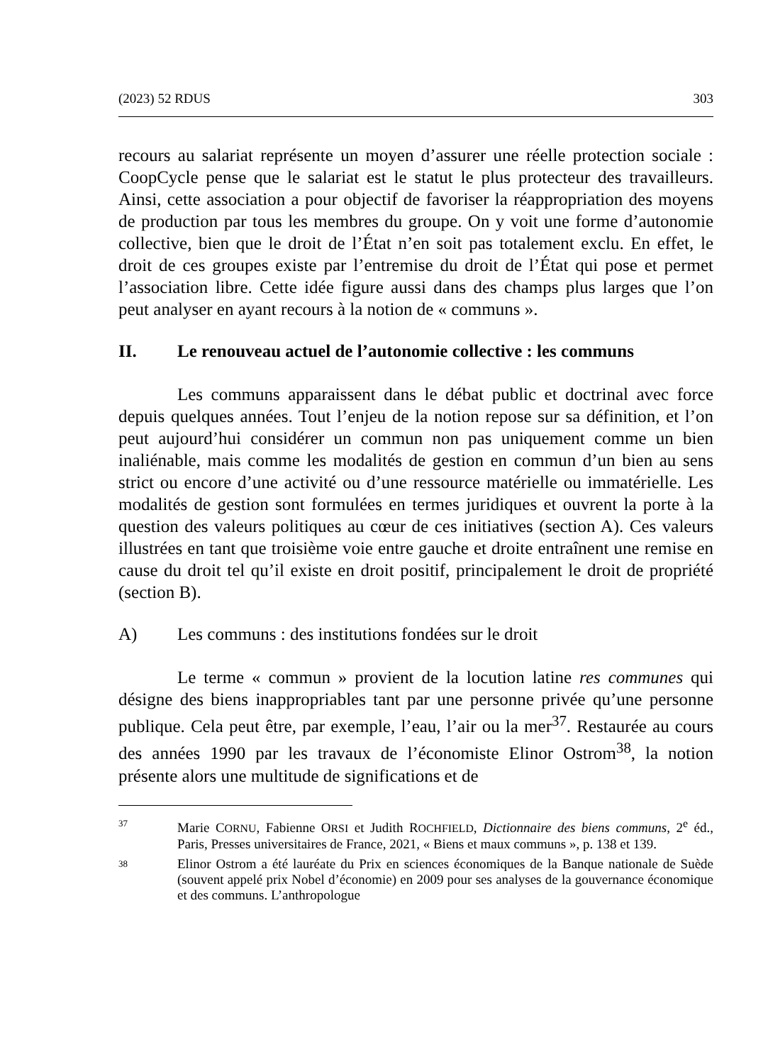(2023) 52 RDUS 303
recours au salariat représente un moyen d’assurer une réelle protection sociale : CoopCycle pense que le salariat est le statut le plus protecteur des travailleurs. Ainsi, cette association a pour objectif de favoriser la réappropriation des moyens de production par tous les membres du groupe. On y voit une forme d’autonomie collective, bien que le droit de l’État n’en soit pas totalement exclu. En effet, le droit de ces groupes existe par l’entremise du droit de l’État qui pose et permet l’association libre. Cette idée figure aussi dans des champs plus larges que l’on peut analyser en ayant recours à la notion de « communs ».
II. Le renouveau actuel de l’autonomie collective : les communs
Les communs apparaissent dans le débat public et doctrinal avec force depuis quelques années. Tout l’enjeu de la notion repose sur sa définition, et l’on peut aujourd’hui considérer un commun non pas uniquement comme un bien inaliénable, mais comme les modalités de gestion en commun d’un bien au sens strict ou encore d’une activité ou d’une ressource matérielle ou immatérielle. Les modalités de gestion sont formulées en termes juridiques et ouvrent la porte à la question des valeurs politiques au cœur de ces initiatives (section A). Ces valeurs illustrées en tant que troisième voie entre gauche et droite entraînent une remise en cause du droit tel qu’il existe en droit positif, principalement le droit de propriété (section B).
A) Les communs : des institutions fondées sur le droit
Le terme « commun » provient de la locution latine res communes qui désigne des biens inappropriables tant par une personne privée qu’une personne publique. Cela peut être, par exemple, l’eau, l’air ou la mer<sup>37</sup>. Restaurée au cours des années 1990 par les travaux de l’économiste Elinor Ostrom<sup>38</sup>, la notion présente alors une multitude de significations et de
37 Marie CORNU, Fabienne ORSI et Judith ROCHFIELD, Dictionnaire des biens communs, 2<sup>e</sup> éd., Paris, Presses universitaires de France, 2021, « Biens et maux communs », p. 138 et 139.
38 Elinor Ostrom a été lauréate du Prix en sciences économiques de la Banque nationale de Suède (souvent appelé prix Nobel d’économie) en 2009 pour ses analyses de la gouvernance économique et des communs. L’anthropologue